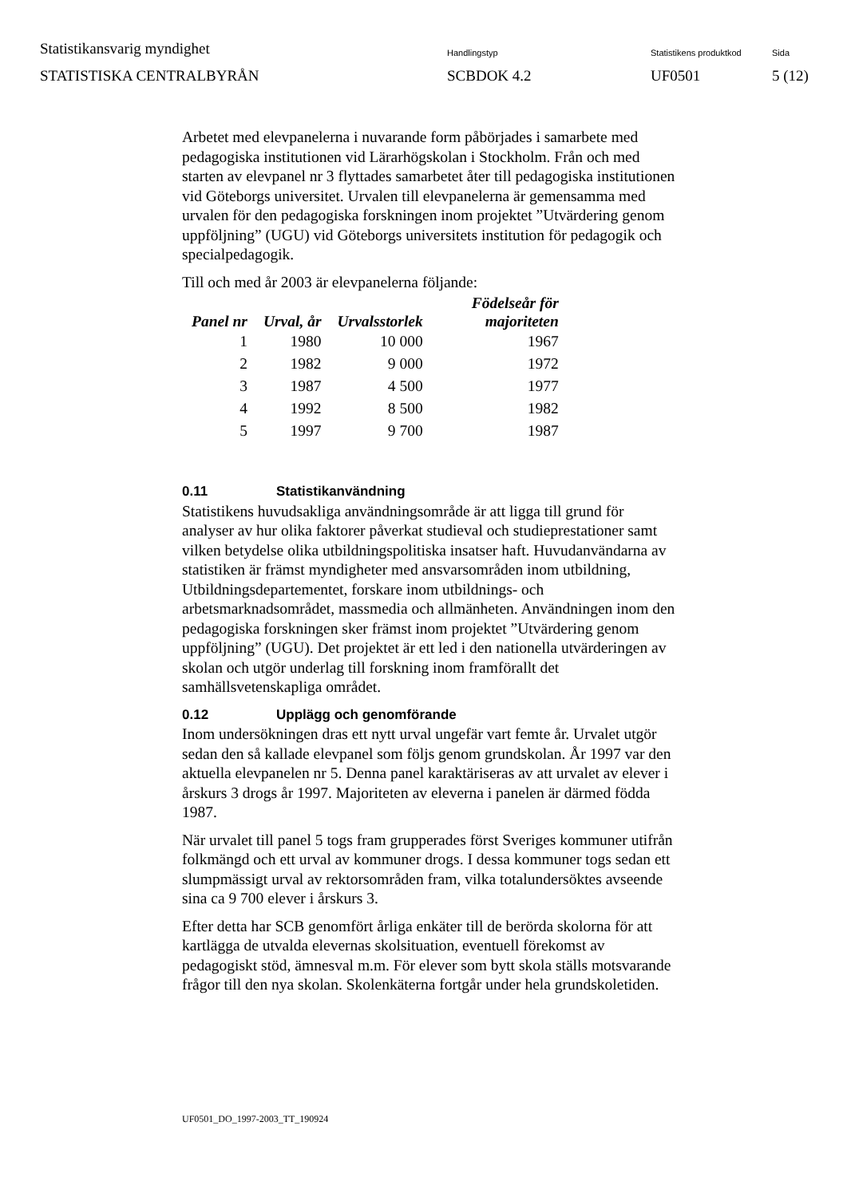Statistikansvarig myndighet
STATISTISKA CENTRALBYRÅN
Handlingstyp
SCBDOK 4.2
Statistikens produktkod
UF0501
Sida
5 (12)
Arbetet med elevpanelerna i nuvarande form påbörjades i samarbete med pedagogiska institutionen vid Lärarhögskolan i Stockholm. Från och med starten av elevpanel nr 3 flyttades samarbetet åter till pedagogiska institutionen vid Göteborgs universitet. Urvalen till elevpanelerna är gemensamma med urvalen för den pedagogiska forskningen inom projektet ”Utvärdering genom uppföljning” (UGU) vid Göteborgs universitets institution för pedagogik och specialpedagogik.
Till och med år 2003 är elevpanelerna följande:
| Panel nr | Urval, år | Urvalsstorlek | Födelseår för majoriteten |
| --- | --- | --- | --- |
| 1 | 1980 | 10 000 | 1967 |
| 2 | 1982 | 9 000 | 1972 |
| 3 | 1987 | 4 500 | 1977 |
| 4 | 1992 | 8 500 | 1982 |
| 5 | 1997 | 9 700 | 1987 |
0.11 Statistikanvändning
Statistikens huvudsakliga användningsområde är att ligga till grund för analyser av hur olika faktorer påverkat studieval och studieprestationer samt vilken betydelse olika utbildningspolitiska insatser haft. Huvudanvändarna av statistiken är främst myndigheter med ansvarsområden inom utbildning, Utbildningsdepartementet, forskare inom utbildnings- och arbetsmarknadsområdet, massmedia och allmänheten. Användningen inom den pedagogiska forskningen sker främst inom projektet ”Utvärdering genom uppföljning” (UGU). Det projektet är ett led i den nationella utvärderingen av skolan och utgör underlag till forskning inom framförallt det samhällsvetenskapliga området.
0.12 Upplägg och genomförande
Inom undersökningen dras ett nytt urval ungefär vart femte år. Urvalet utgör sedan den så kallade elevpanel som följs genom grundskolan. År 1997 var den aktuella elevpanelen nr 5. Denna panel karaktäriseras av att urvalet av elever i årskurs 3 drogs år 1997. Majoriteten av eleverna i panelen är därmed födda 1987.
När urvalet till panel 5 togs fram grupperades först Sveriges kommuner utifrån folkmängd och ett urval av kommuner drogs. I dessa kommuner togs sedan ett slumpmässigt urval av rektorsområden fram, vilka totalundersöktes avseende sina ca 9 700 elever i årskurs 3.
Efter detta har SCB genomfört årliga enkäter till de berörda skolorna för att kartlägga de utvalda elevernas skolsituation, eventuell förekomst av pedagogiskt stöd, ämnesval m.m. För elever som bytt skola ställs motsvarande frågor till den nya skolan. Skolenkäterna fortgår under hela grundskoletiden.
UF0501_DO_1997-2003_TT_190924